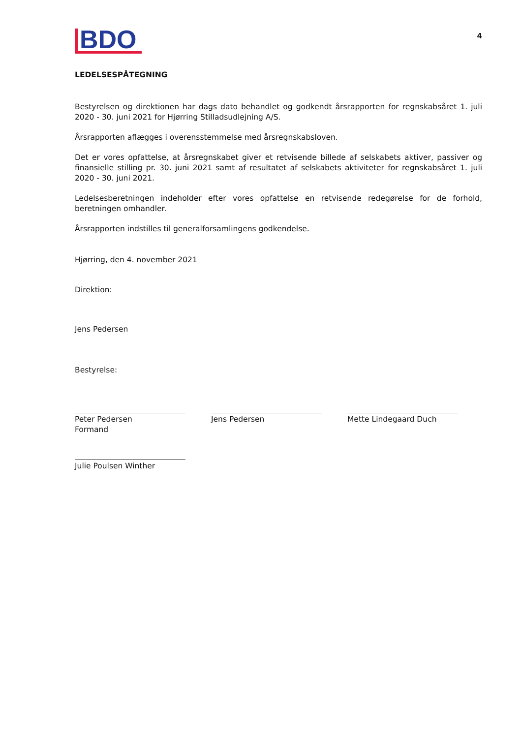BDO
4
LEDELSESPÅTEGNING
Bestyrelsen og direktionen har dags dato behandlet og godkendt årsrapporten for regnskabsåret 1. juli 2020 - 30. juni 2021 for Hjørring Stilladsudlejning A/S.
Årsrapporten aflægges i overensstemmelse med årsregnskabsloven.
Det er vores opfattelse, at årsregnskabet giver et retvisende billede af selskabets aktiver, passiver og finansielle stilling pr. 30. juni 2021 samt af resultatet af selskabets aktiviteter for regnskabsåret 1. juli 2020 - 30. juni 2021.
Ledelsesberetningen indeholder efter vores opfattelse en retvisende redegørelse for de forhold, beretningen omhandler.
Årsrapporten indstilles til generalforsamlingens godkendelse.
Hjørring, den 4. november 2021
Direktion:
Jens Pedersen
Bestyrelse:
Peter Pedersen
Formand
Jens Pedersen Mette Lindegaard Duch
Julie Poulsen Winther